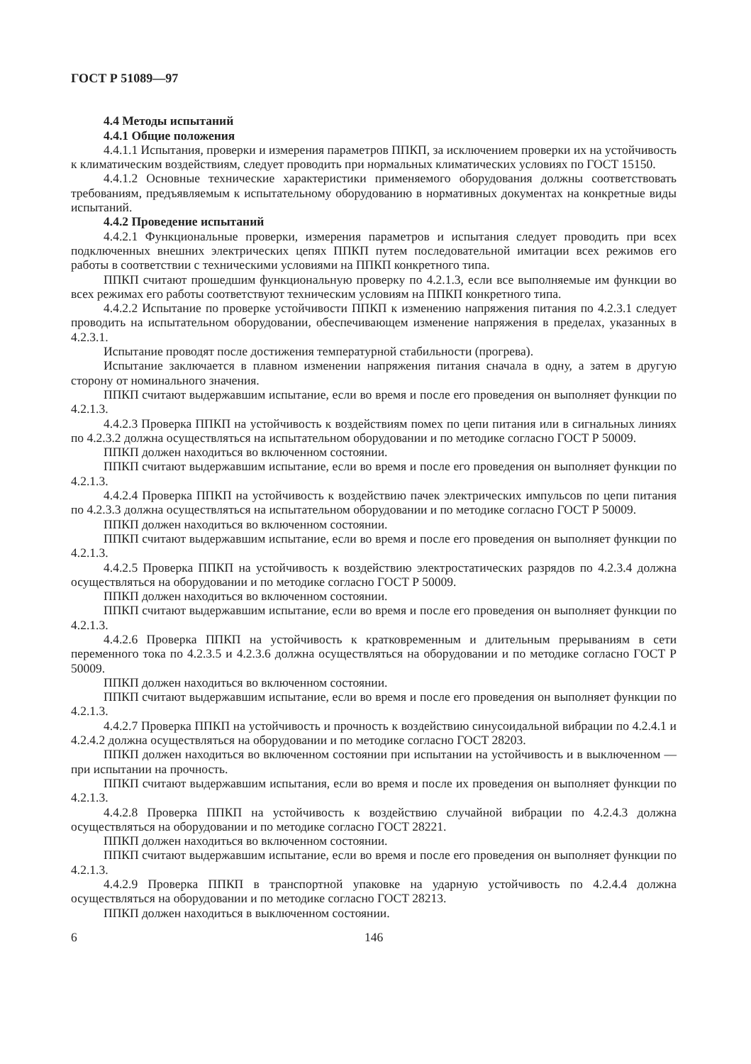ГОСТ Р 51089—97
4.4 Методы испытаний
4.4.1 Общие положения
4.4.1.1 Испытания, проверки и измерения параметров ППКП, за исключением проверки их на устойчивость к климатическим воздействиям, следует проводить при нормальных климатических условиях по ГОСТ 15150.
4.4.1.2 Основные технические характеристики применяемого оборудования должны соответствовать требованиям, предъявляемым к испытательному оборудованию в нормативных документах на конкретные виды испытаний.
4.4.2 Проведение испытаний
4.4.2.1 Функциональные проверки, измерения параметров и испытания следует проводить при всех подключенных внешних электрических цепях ППКП путем последовательной имитации всех режимов его работы в соответствии с техническими условиями на ППКП конкретного типа.
ППКП считают прошедшим функциональную проверку по 4.2.1.3, если все выполняемые им функции во всех режимах его работы соответствуют техническим условиям на ППКП конкретного типа.
4.4.2.2 Испытание по проверке устойчивости ППКП к изменению напряжения питания по 4.2.3.1 следует проводить на испытательном оборудовании, обеспечивающем изменение напряжения в пределах, указанных в 4.2.3.1.
Испытание проводят после достижения температурной стабильности (прогрева).
Испытание заключается в плавном изменении напряжения питания сначала в одну, а затем в другую сторону от номинального значения.
ППКП считают выдержавшим испытание, если во время и после его проведения он выполняет функции по 4.2.1.3.
4.4.2.3 Проверка ППКП на устойчивость к воздействиям помех по цепи питания или в сигнальных линиях по 4.2.3.2 должна осуществляться на испытательном оборудовании и по методике согласно ГОСТ Р 50009.
ППКП должен находиться во включенном состоянии.
ППКП считают выдержавшим испытание, если во время и после его проведения он выполняет функции по 4.2.1.3.
4.4.2.4 Проверка ППКП на устойчивость к воздействию пачек электрических импульсов по цепи питания по 4.2.3.3 должна осуществляться на испытательном оборудовании и по методике согласно ГОСТ Р 50009.
ППКП должен находиться во включенном состоянии.
ППКП считают выдержавшим испытание, если во время и после его проведения он выполняет функции по 4.2.1.3.
4.4.2.5 Проверка ППКП на устойчивость к воздействию электростатических разрядов по 4.2.3.4 должна осуществляться на оборудовании и по методике согласно ГОСТ Р 50009.
ППКП должен находиться во включенном состоянии.
ППКП считают выдержавшим испытание, если во время и после его проведения он выполняет функции по 4.2.1.3.
4.4.2.6 Проверка ППКП на устойчивость к кратковременным и длительным прерываниям в сети переменного тока по 4.2.3.5 и 4.2.3.6 должна осуществляться на оборудовании и по методике согласно ГОСТ Р 50009.
ППКП должен находиться во включенном состоянии.
ППКП считают выдержавшим испытание, если во время и после его проведения он выполняет функции по 4.2.1.3.
4.4.2.7 Проверка ППКП на устойчивость и прочность к воздействию синусоидальной вибрации по 4.2.4.1 и 4.2.4.2 должна осуществляться на оборудовании и по методике согласно ГОСТ 28203.
ППКП должен находиться во включенном состоянии при испытании на устойчивость и в выключенном — при испытании на прочность.
ППКП считают выдержавшим испытания, если во время и после их проведения он выполняет функции по 4.2.1.3.
4.4.2.8 Проверка ППКП на устойчивость к воздействию случайной вибрации по 4.2.4.3 должна осуществляться на оборудовании и по методике согласно ГОСТ 28221.
ППКП должен находиться во включенном состоянии.
ППКП считают выдержавшим испытание, если во время и после его проведения он выполняет функции по 4.2.1.3.
4.4.2.9 Проверка ППКП в транспортной упаковке на ударную устойчивость по 4.2.4.4 должна осуществляться на оборудовании и по методике согласно ГОСТ 28213.
ППКП должен находиться в выключенном состоянии.
6 146